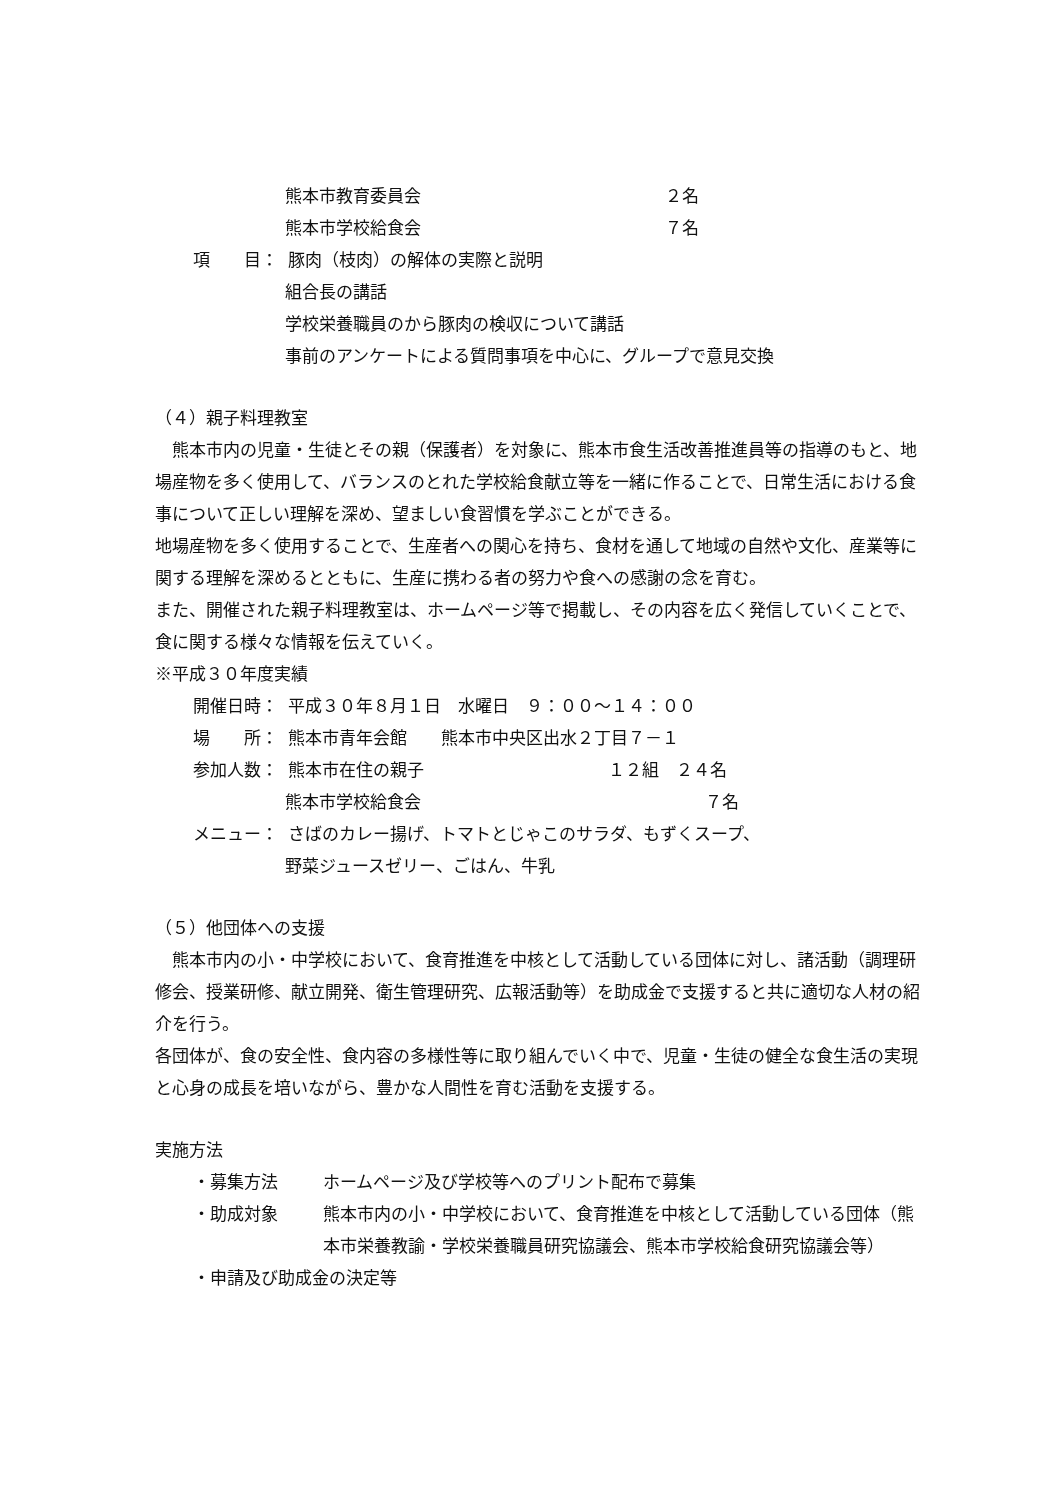熊本市教育委員会 ２名
熊本市学校給食会 ７名
項　　目： 豚肉（枝肉）の解体の実際と説明
組合長の講話
学校栄養職員のから豚肉の検収について講話
事前のアンケートによる質問事項を中心に、グループで意見交換
（４）親子料理教室
　熊本市内の児童・生徒とその親（保護者）を対象に、熊本市食生活改善推進員等の指導のもと、地場産物を多く使用して、バランスのとれた学校給食献立等を一緒に作ることで、日常生活における食事について正しい理解を深め、望ましい食習慣を学ぶことができる。
地場産物を多く使用することで、生産者への関心を持ち、食材を通して地域の自然や文化、産業等に関する理解を深めるとともに、生産に携わる者の努力や食への感謝の念を育む。
また、開催された親子料理教室は、ホームページ等で掲載し、その内容を広く発信していくことで、食に関する様々な情報を伝えていく。
※平成３０年度実績
開催日時： 平成３０年８月１日　水曜日　９：００～１４：００
場　　所： 熊本市青年会館　　熊本市中央区出水２丁目７－１
参加人数： 熊本市在住の親子 １２組　２４名
熊本市学校給食会 ７名
メニュー： さばのカレー揚げ、トマトとじゃこのサラダ、もずくスープ、
野菜ジュースゼリー、ごはん、牛乳
（５）他団体への支援
　熊本市内の小・中学校において、食育推進を中核として活動している団体に対し、諸活動（調理研修会、授業研修、献立開発、衛生管理研究、広報活動等）を助成金で支援すると共に適切な人材の紹介を行う。
各団体が、食の安全性、食内容の多様性等に取り組んでいく中で、児童・生徒の健全な食生活の実現と心身の成長を培いながら、豊かな人間性を育む活動を支援する。
実施方法
・募集方法 ホームページ及び学校等へのプリント配布で募集
・助成対象 熊本市内の小・中学校において、食育推進を中核として活動している団体（熊本市栄養教諭・学校栄養職員研究協議会、熊本市学校給食研究協議会等）
・申請及び助成金の決定等